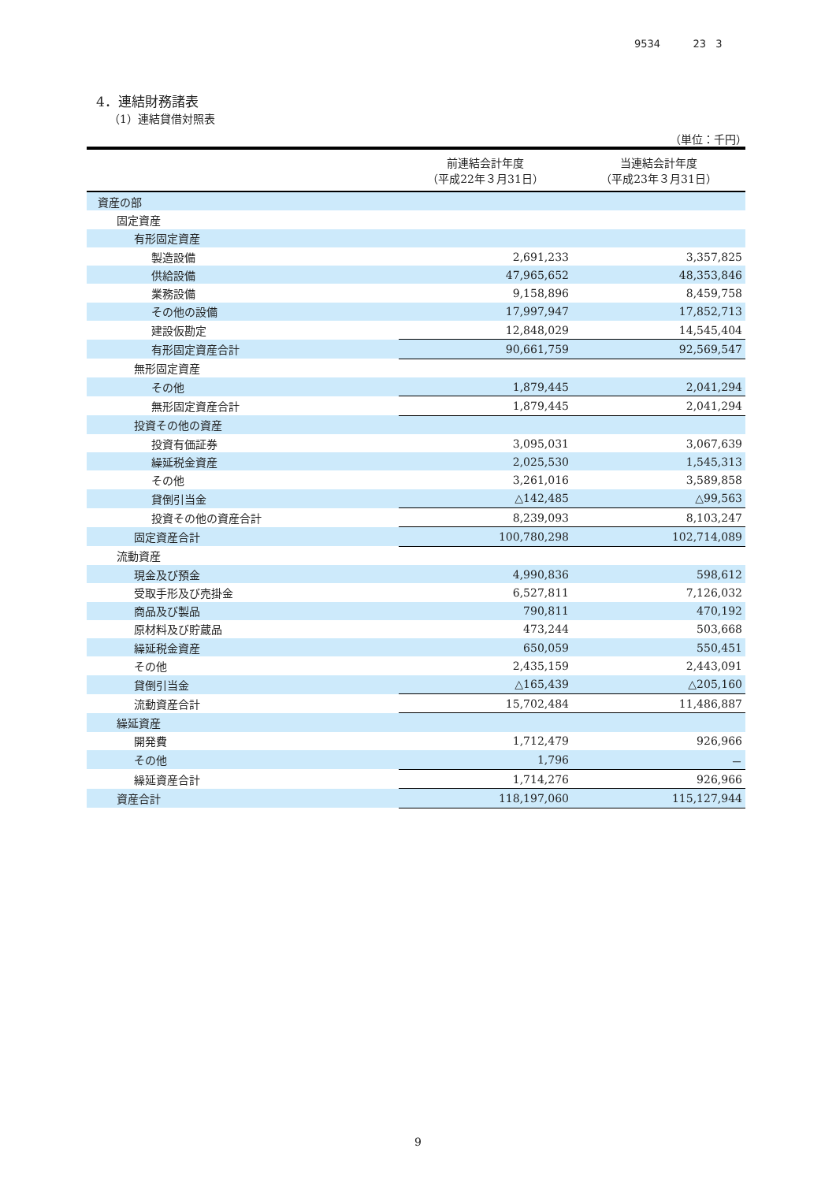9534 23 3
4．連結財務諸表
（1）連結貸借対照表
（単位：千円）
| | 前連結会計年度 （平成22年３月31日） | 当連結会計年度 （平成23年３月31日） |
| --- | --- | --- |
| 資産の部 | | |
| 固定資産 | | |
| 有形固定資産 | | |
| 製造設備 | 2,691,233 | 3,357,825 |
| 供給設備 | 47,965,652 | 48,353,846 |
| 業務設備 | 9,158,896 | 8,459,758 |
| その他の設備 | 17,997,947 | 17,852,713 |
| 建設仮勘定 | 12,848,029 | 14,545,404 |
| 有形固定資産合計 | 90,661,759 | 92,569,547 |
| 無形固定資産 | | |
| その他 | 1,879,445 | 2,041,294 |
| 無形固定資産合計 | 1,879,445 | 2,041,294 |
| 投資その他の資産 | | |
| 投資有価証券 | 3,095,031 | 3,067,639 |
| 繰延税金資産 | 2,025,530 | 1,545,313 |
| その他 | 3,261,016 | 3,589,858 |
| 貸倒引当金 | △142,485 | △99,563 |
| 投資その他の資産合計 | 8,239,093 | 8,103,247 |
| 固定資産合計 | 100,780,298 | 102,714,089 |
| 流動資産 | | |
| 現金及び預金 | 4,990,836 | 598,612 |
| 受取手形及び売掛金 | 6,527,811 | 7,126,032 |
| 商品及び製品 | 790,811 | 470,192 |
| 原材料及び貯蔵品 | 473,244 | 503,668 |
| 繰延税金資産 | 650,059 | 550,451 |
| その他 | 2,435,159 | 2,443,091 |
| 貸倒引当金 | △165,439 | △205,160 |
| 流動資産合計 | 15,702,484 | 11,486,887 |
| 繰延資産 | | |
| 開発費 | 1,712,479 | 926,966 |
| その他 | 1,796 | － |
| 繰延資産合計 | 1,714,276 | 926,966 |
| 資産合計 | 118,197,060 | 115,127,944 |
9